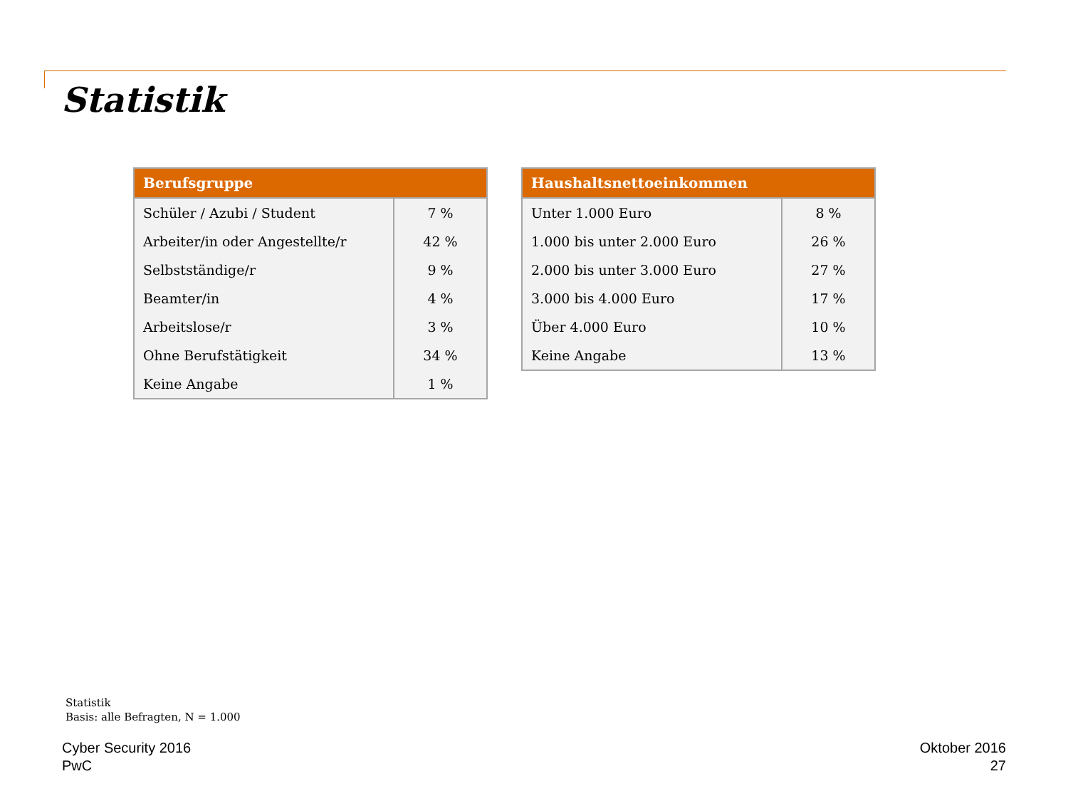Statistik
| Berufsgruppe | |
| --- | --- |
| Schüler / Azubi / Student | 7 % |
| Arbeiter/in oder Angestellte/r | 42 % |
| Selbstständige/r | 9 % |
| Beamter/in | 4 % |
| Arbeitslose/r | 3 % |
| Ohne Berufstätigkeit | 34 % |
| Keine Angabe | 1 % |
| Haushaltsnettoeinkommen | |
| --- | --- |
| Unter 1.000 Euro | 8 % |
| 1.000 bis unter 2.000 Euro | 26 % |
| 2.000 bis unter 3.000 Euro | 27 % |
| 3.000 bis 4.000 Euro | 17 % |
| Über 4.000 Euro | 10 % |
| Keine Angabe | 13 % |
Statistik
Basis: alle Befragten, N = 1.000
Cyber Security 2016
PwC
Oktober 2016
27